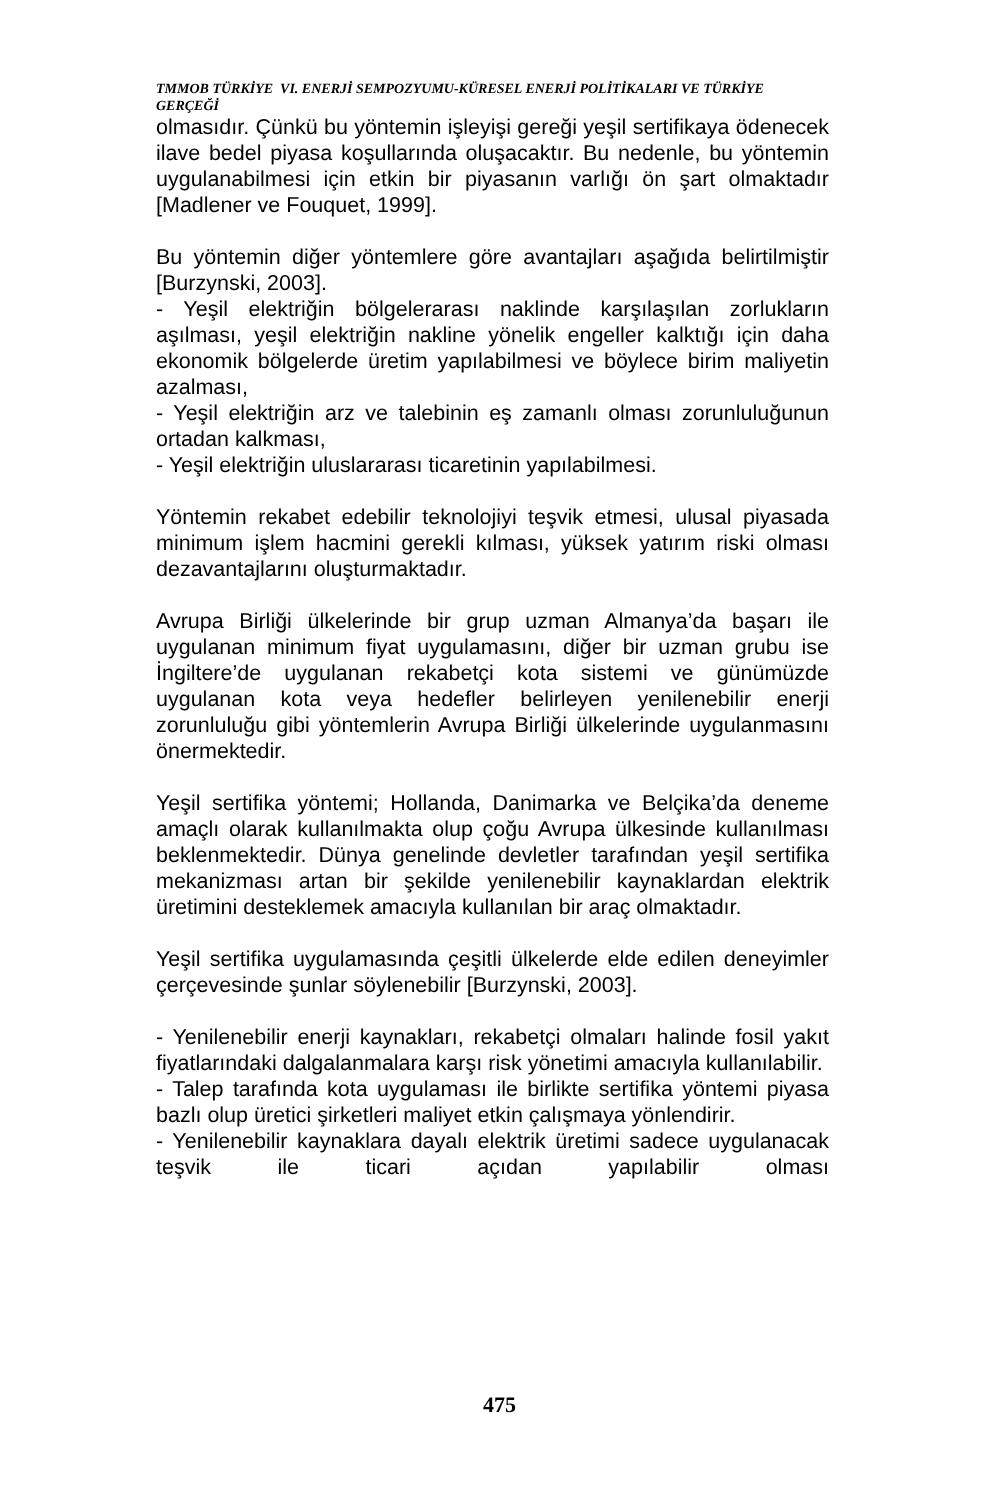TMMOB TÜRKİYE VI. ENERJİ SEMPOZYUMU-KÜRESEL ENERJİ POLİTİKALARI VE TÜRKİYE GERÇEĞİ
olmasıdır. Çünkü bu yöntemin işleyişi gereği yeşil sertifikaya ödenecek ilave bedel piyasa koşullarında oluşacaktır. Bu nedenle, bu yöntemin uygulanabilmesi için etkin bir piyasanın varlığı ön şart olmaktadır [Madlener ve Fouquet, 1999].
Bu yöntemin diğer yöntemlere göre avantajları aşağıda belirtilmiştir [Burzynski, 2003].
- Yeşil elektriğin bölgelerarası naklinde karşılaşılan zorlukların aşılması, yeşil elektriğin nakline yönelik engeller kalktığı için daha ekonomik bölgelerde üretim yapılabilmesi ve böylece birim maliyetin azalması,
- Yeşil elektriğin arz ve talebinin eş zamanlı olması zorunluluğunun ortadan kalkması,
- Yeşil elektriğin uluslararası ticaretinin yapılabilmesi.
Yöntemin rekabet edebilir teknolojiyi teşvik etmesi, ulusal piyasada minimum işlem hacmini gerekli kılması, yüksek yatırım riski olması dezavantajlarını oluşturmaktadır.
Avrupa Birliği ülkelerinde bir grup uzman Almanya’da başarı ile uygulanan minimum fiyat uygulamasını, diğer bir uzman grubu ise İngiltere’de uygulanan rekabetçi kota sistemi ve günümüzde uygulanan kota veya hedefler belirleyen yenilenebilir enerji zorunluluğu gibi yöntemlerin Avrupa Birliği ülkelerinde uygulanmasını önermektedir.
Yeşil sertifika yöntemi; Hollanda, Danimarka ve Belçika’da deneme amaçlı olarak kullanılmakta olup çoğu Avrupa ülkesinde kullanılması beklenmektedir. Dünya genelinde devletler tarafından yeşil sertifika mekanizması artan bir şekilde yenilenebilir kaynaklardan elektrik üretimini desteklemek amacıyla kullanılan bir araç olmaktadır.
Yeşil sertifika uygulamasında çeşitli ülkelerde elde edilen deneyimler çerçevesinde şunlar söylenebilir [Burzynski, 2003].
- Yenilenebilir enerji kaynakları, rekabetçi olmaları halinde fosil yakıt fiyatlarındaki dalgalanmalara karşı risk yönetimi amacıyla kullanılabilir.
- Talep tarafında kota uygulaması ile birlikte sertifika yöntemi piyasa bazlı olup üretici şirketleri maliyet etkin çalışmaya yönlendirir.
- Yenilenebilir kaynaklara dayalı elektrik üretimi sadece uygulanacak teşvik ile ticari açıdan yapılabilir olması
475